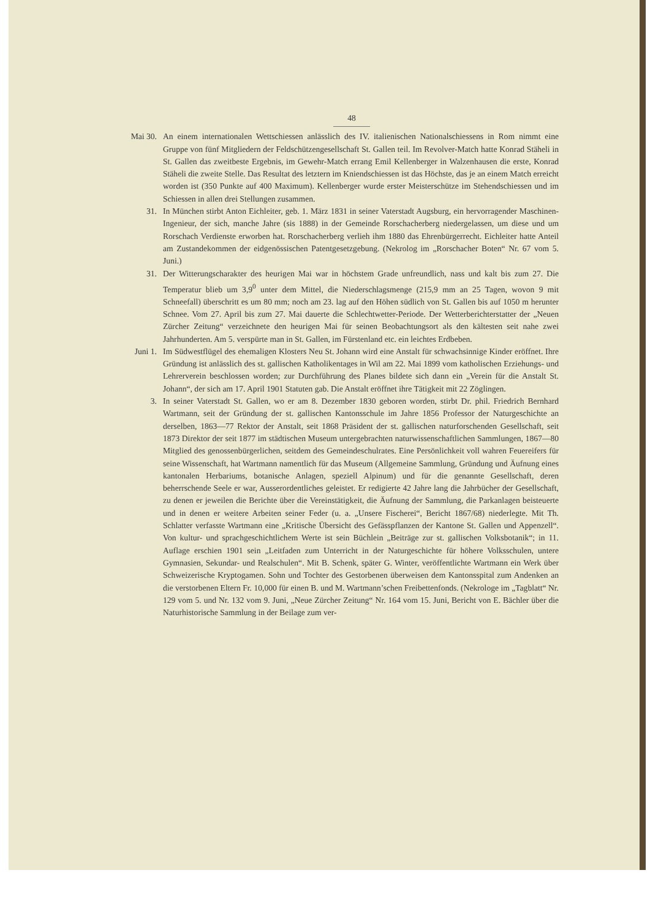48
Mai 30. An einem internationalen Wettschiessen anlässlich des IV. italienischen Nationalschiessens in Rom nimmt eine Gruppe von fünf Mitgliedern der Feldschützengesellschaft St. Gallen teil. Im Revolver-Match hatte Konrad Stäheli in St. Gallen das zweitbeste Ergebnis, im Gewehr-Match errang Emil Kellenberger in Walzenhausen die erste, Konrad Stäheli die zweite Stelle. Das Resultat des letztern im Kniendschiessen ist das Höchste, das je an einem Match erreicht worden ist (350 Punkte auf 400 Maximum). Kellenberger wurde erster Meisterschütze im Stehendschiessen und im Schiessen in allen drei Stellungen zusammen.
31. In München stirbt Anton Eichleiter, geb. 1. März 1831 in seiner Vaterstadt Augsburg, ein hervorragender Maschinen-Ingenieur, der sich, manche Jahre (sis 1888) in der Gemeinde Rorschacherberg niedergelassen, um diese und um Rorschach Verdienste erworben hat. Rorschacherberg verlieh ihm 1880 das Ehrenbürgerrecht. Eichleiter hatte Anteil am Zustandekommen der eidgenössischen Patentgesetzgebung. (Nekrolog im „Rorschacher Boten“ Nr. 67 vom 5. Juni.)
31. Der Witterungscharakter des heurigen Mai war in höchstem Grade unfreundlich, nass und kalt bis zum 27. Die Temperatur blieb um 3,9<sup>0</sup> unter dem Mittel, die Niederschlagsmenge (215,9 mm an 25 Tagen, wovon 9 mit Schneefall) überschritt es um 80 mm; noch am 23. lag auf den Höhen südlich von St. Gallen bis auf 1050 m herunter Schnee. Vom 27. April bis zum 27. Mai dauerte die Schlechtwetter-Periode. Der Wetterberichterstatter der „Neuen Zürcher Zeitung“ verzeichnete den heurigen Mai für seinen Beobachtungsort als den kältesten seit nahe zwei Jahrhunderten. Am 5. verspürte man in St. Gallen, im Fürstenland etc. ein leichtes Erdbeben.
Juni 1. Im Südwestflügel des ehemaligen Klosters Neu St. Johann wird eine Anstalt für schwachsinnige Kinder eröffnet. Ihre Gründung ist anlässlich des st. gallischen Katholikentages in Wil am 22. Mai 1899 vom katholischen Erziehungs- und Lehrerverein beschlossen worden; zur Durchführung des Planes bildete sich dann ein „Verein für die Anstalt St. Johann“, der sich am 17. April 1901 Statuten gab. Die Anstalt eröffnet ihre Tätigkeit mit 22 Zöglingen.
3. In seiner Vaterstadt St. Gallen, wo er am 8. Dezember 1830 geboren worden, stirbt Dr. phil. Friedrich Bernhard Wartmann, seit der Gründung der st. gallischen Kantonsschule im Jahre 1856 Professor der Naturgeschichte an derselben, 1863—77 Rektor der Anstalt, seit 1868 Präsident der st. gallischen naturforschenden Gesellschaft, seit 1873 Direktor der seit 1877 im städtischen Museum untergebrachten naturwissenschaftlichen Sammlungen, 1867—80 Mitglied des genossenbürgerlichen, seitdem des Gemeindeschulrates. Eine Persönlichkeit voll wahren Feuereifers für seine Wissenschaft, hat Wartmann namentlich für das Museum (Allgemeine Sammlung, Gründung und Äufnung eines kantonalen Herbariums, botanische Anlagen, speziell Alpinum) und für die genannte Gesellschaft, deren beherrschende Seele er war, Ausserordentliches geleistet. Er redigierte 42 Jahre lang die Jahrbücher der Gesellschaft, zu denen er jeweilen die Berichte über die Vereinstätigkeit, die Äufnung der Sammlung, die Parkanlagen beisteuerte und in denen er weitere Arbeiten seiner Feder (u. a. „Unsere Fischerei“, Bericht 1867/68) niederlegte. Mit Th. Schlatter verfasste Wartmann eine „Kritische Übersicht des Gefässpflanzen der Kantone St. Gallen und Appenzell“. Von kultur- und sprachgeschichtlichem Werte ist sein Büchlein „Beiträge zur st. gallischen Volksbotanik“; in 11. Auflage erschien 1901 sein „Leitfaden zum Unterricht in der Naturgeschichte für höhere Volksschulen, untere Gymnasien, Sekundar- und Realschulen“. Mit B. Schenk, später G. Winter, veröffentlichte Wartmann ein Werk über Schweizerische Kryptogamen. Sohn und Tochter des Gestorbenen überweisen dem Kantonsspital zum Andenken an die verstorbenen Eltern Fr. 10,000 für einen B. und M. Wartmann’schen Freibettenfonds. (Nekrologe im „Tagblatt“ Nr. 129 vom 5. und Nr. 132 vom 9. Juni, „Neue Zürcher Zeitung“ Nr. 164 vom 15. Juni, Bericht von E. Bächler über die Naturhistorische Sammlung in der Beilage zum ver-